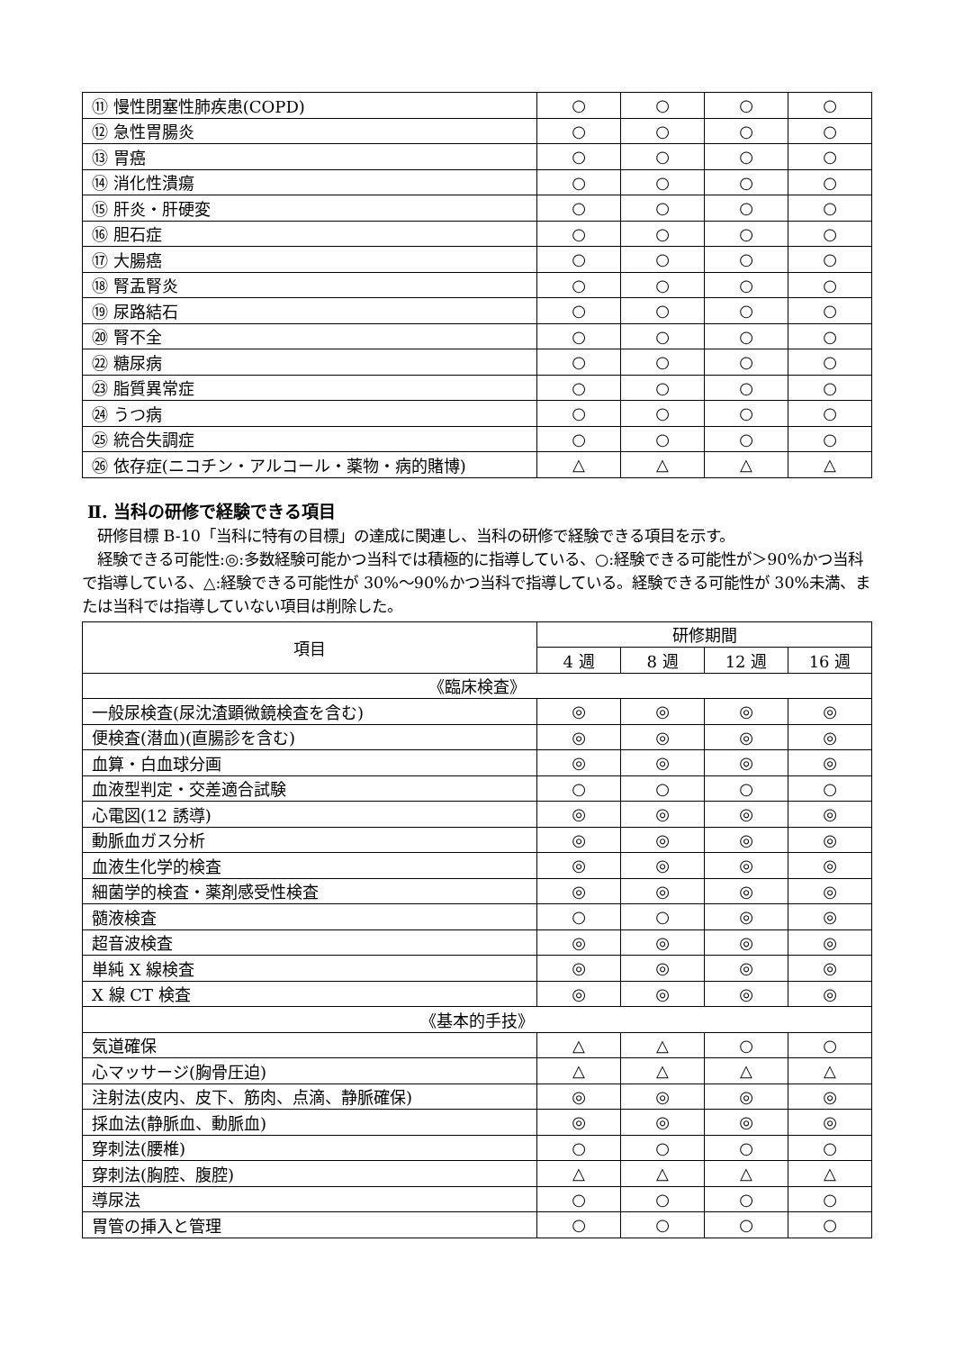| ⑪ 慢性閉塞性肺疾患(COPD) | ○ | ○ | ○ | ○ |
| ⑫ 急性胃腸炎 | ○ | ○ | ○ | ○ |
| ⑬ 胃癌 | ○ | ○ | ○ | ○ |
| ⑭ 消化性潰瘍 | ○ | ○ | ○ | ○ |
| ⑮ 肝炎・肝硬変 | ○ | ○ | ○ | ○ |
| ⑯ 胆石症 | ○ | ○ | ○ | ○ |
| ⑰ 大腸癌 | ○ | ○ | ○ | ○ |
| ⑱ 腎盂腎炎 | ○ | ○ | ○ | ○ |
| ⑲ 尿路結石 | ○ | ○ | ○ | ○ |
| ⑳ 腎不全 | ○ | ○ | ○ | ○ |
| ㉒ 糖尿病 | ○ | ○ | ○ | ○ |
| ㉓ 脂質異常症 | ○ | ○ | ○ | ○ |
| ㉔ うつ病 | ○ | ○ | ○ | ○ |
| ㉕ 統合失調症 | ○ | ○ | ○ | ○ |
| ㉖ 依存症(ニコチン・アルコール・薬物・病的賭博) | △ | △ | △ | △ |
Ⅱ. 当科の研修で経験できる項目
　研修目標 B-10「当科に特有の目標」の達成に関連し、当科の研修で経験できる項目を示す。
　経験できる可能性:◎:多数経験可能かつ当科では積極的に指導している、○:経験できる可能性が＞90%かつ当科で指導している、△:経験できる可能性が 30%～90%かつ当科で指導している。経験できる可能性が 30%未満、または当科では指導していない項目は削除した。
| 項目 | 研修期間 | | | |
| --- | --- | --- | --- | --- |
| | 4 週 | 8 週 | 12 週 | 16 週 |
| 《臨床検査》 | | | | |
| 一般尿検査(尿沈渣顕微鏡検査を含む) | ◎ | ◎ | ◎ | ◎ |
| 便検査(潜血)(直腸診を含む) | ◎ | ◎ | ◎ | ◎ |
| 血算・白血球分画 | ◎ | ◎ | ◎ | ◎ |
| 血液型判定・交差適合試験 | ○ | ○ | ○ | ○ |
| 心電図(12 誘導) | ◎ | ◎ | ◎ | ◎ |
| 動脈血ガス分析 | ◎ | ◎ | ◎ | ◎ |
| 血液生化学的検査 | ◎ | ◎ | ◎ | ◎ |
| 細菌学的検査・薬剤感受性検査 | ◎ | ◎ | ◎ | ◎ |
| 髄液検査 | ○ | ○ | ◎ | ◎ |
| 超音波検査 | ◎ | ◎ | ◎ | ◎ |
| 単純 X 線検査 | ◎ | ◎ | ◎ | ◎ |
| X 線 CT 検査 | ◎ | ◎ | ◎ | ◎ |
| 《基本的手技》 | | | | |
| 気道確保 | △ | △ | ○ | ○ |
| 心マッサージ(胸骨圧迫) | △ | △ | △ | △ |
| 注射法(皮内、皮下、筋肉、点滴、静脈確保) | ◎ | ◎ | ◎ | ◎ |
| 採血法(静脈血、動脈血) | ◎ | ◎ | ◎ | ◎ |
| 穿刺法(腰椎) | ○ | ○ | ○ | ○ |
| 穿刺法(胸腔、腹腔) | △ | △ | △ | △ |
| 導尿法 | ○ | ○ | ○ | ○ |
| 胃管の挿入と管理 | ○ | ○ | ○ | ○ |